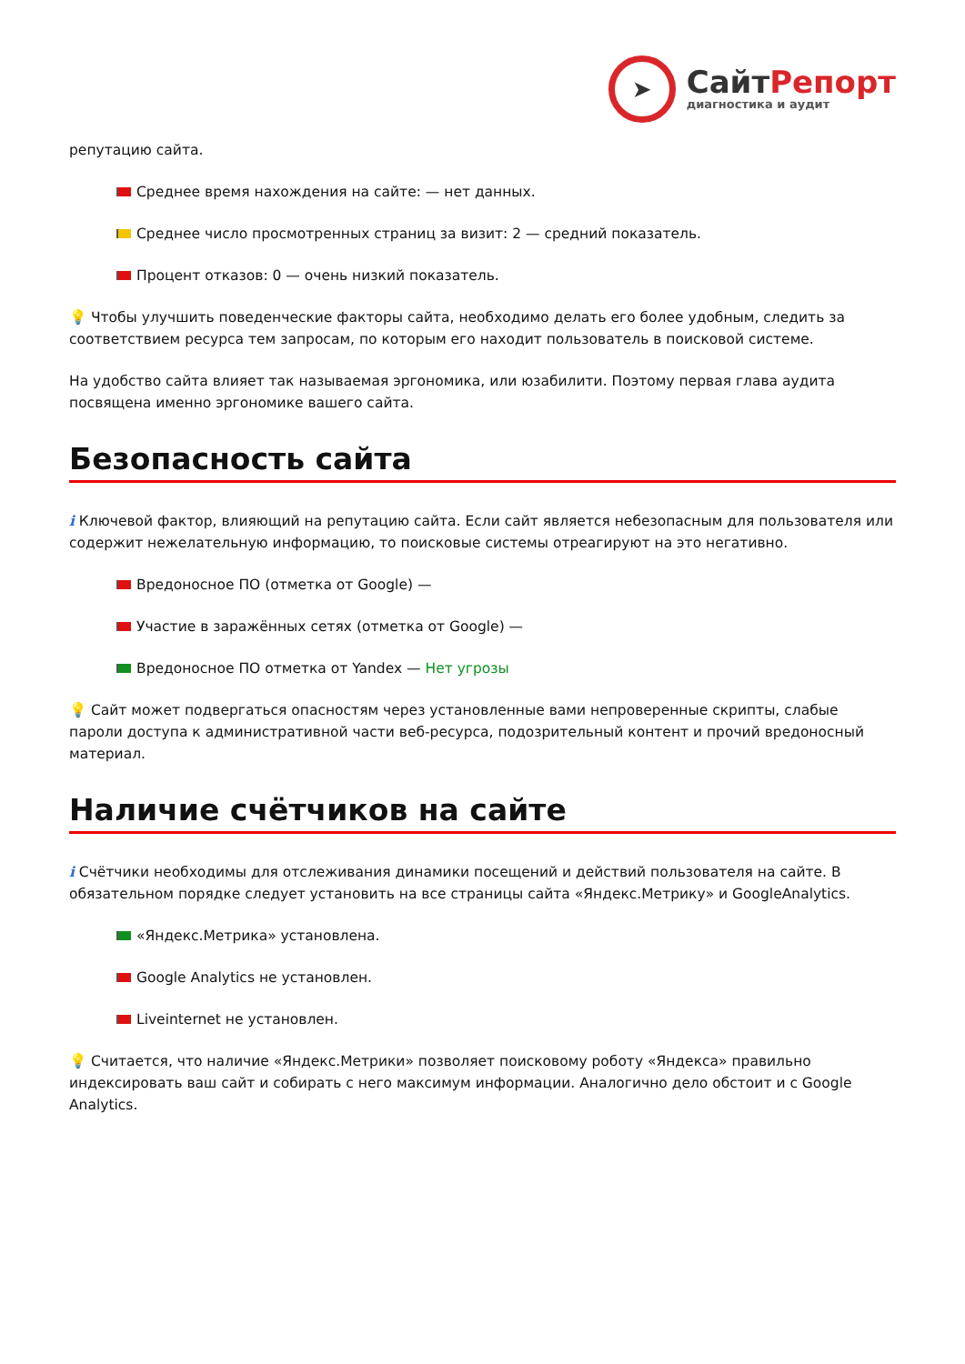➤
СайтРепорт
диагностика и аудит
репутацию сайта.
Среднее время нахождения на сайте: — нет данных.
Среднее число просмотренных страниц за визит: 2 — средний показатель.
Процент отказов: 0 — очень низкий показатель.
💡 Чтобы улучшить поведенческие факторы сайта, необходимо делать его более удобным, следить за соответствием ресурса тем запросам, по которым его находит пользователь в поисковой системе.
На удобство сайта влияет так называемая эргономика, или юзабилити. Поэтому первая глава аудита посвящена именно эргономике вашего сайта.
Безопасность сайта
i Ключевой фактор, влияющий на репутацию сайта. Если сайт является небезопасным для пользователя или содержит нежелательную информацию, то поисковые системы отреагируют на это негативно.
Вредоносное ПО (отметка от Google) —
Участие в заражённых сетях (отметка от Google) —
Вредоносное ПО отметка от Yandex — Нет угрозы
💡 Сайт может подвергаться опасностям через установленные вами непроверенные скрипты, слабые пароли доступа к административной части веб-ресурса, подозрительный контент и прочий вредоносный материал.
Наличие счётчиков на сайте
i Счётчики необходимы для отслеживания динамики посещений и действий пользователя на сайте. В обязательном порядке следует установить на все страницы сайта «Яндекс.Метрику» и GoogleAnalytics.
«Яндекс.Метрика» установлена.
Google Analytics не установлен.
Liveinternet не установлен.
💡 Считается, что наличие «Яндекс.Метрики» позволяет поисковому роботу «Яндекса» правильно индексировать ваш сайт и собирать с него максимум информации. Аналогично дело обстоит и с Google Analytics.